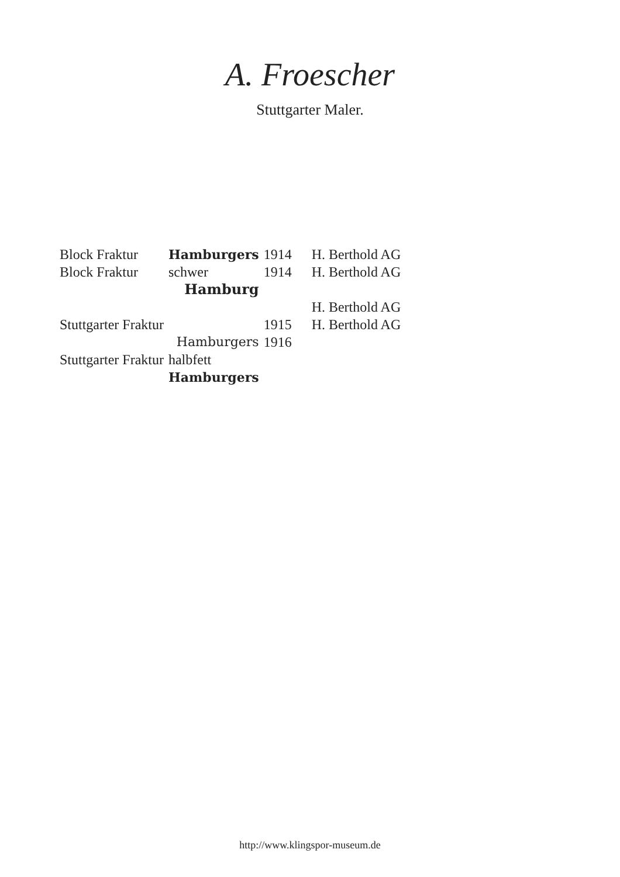A. Froescher
Stuttgarter Maler.
| Block Fraktur | Hamburgers | 1914 | H. Berthold AG |
| Block Fraktur | schwer Hamburg | 1914 | H. Berthold AG |
| | | | H. Berthold AG |
| Stuttgarter Fraktur | Hamburgers | 1915 1916 | H. Berthold AG |
| Stuttgarter Fraktur | halbfett Hamburgers | | |
http://www.klingspor-museum.de